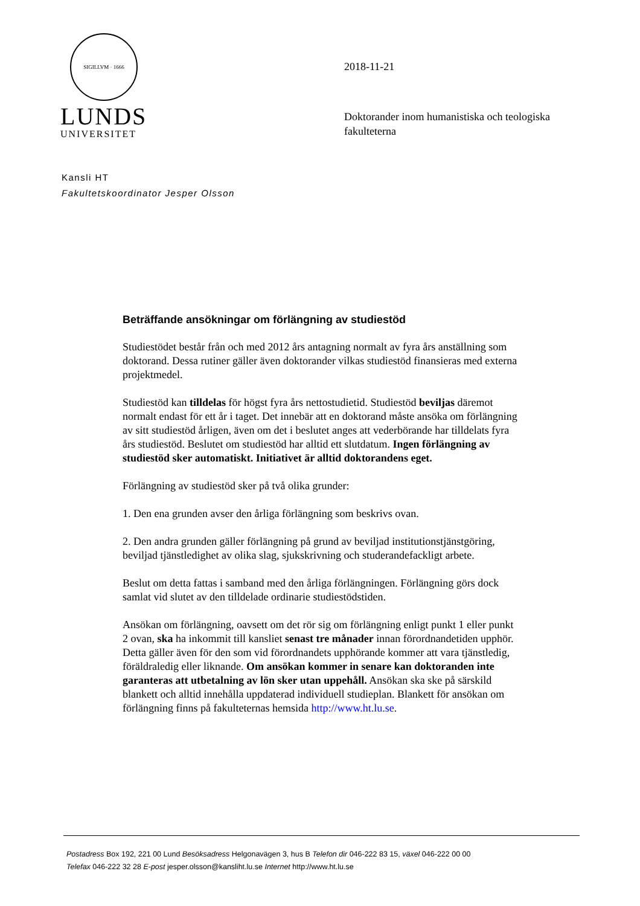SIGILLVM · 1666
LUNDS
UNIVERSITET
2018-11-21
Doktorander inom humanistiska och teologiska fakulteterna
Kansli HT
Fakultetskoordinator Jesper Olsson
Beträffande ansökningar om förlängning av studiestöd
Studiestödet består från och med 2012 års antagning normalt av fyra års anställning som doktorand. Dessa rutiner gäller även doktorander vilkas studiestöd finansieras med externa projektmedel.
Studiestöd kan tilldelas för högst fyra års nettostudietid. Studiestöd beviljas däremot normalt endast för ett år i taget. Det innebär att en doktorand måste ansöka om förlängning av sitt studiestöd årligen, även om det i beslutet anges att vederbörande har tilldelats fyra års studiestöd. Beslutet om studiestöd har alltid ett slutdatum. Ingen förlängning av studiestöd sker automatiskt. Initiativet är alltid doktorandens eget.
Förlängning av studiestöd sker på två olika grunder:
1. Den ena grunden avser den årliga förlängning som beskrivs ovan.
2. Den andra grunden gäller förlängning på grund av beviljad institutionstjänstgöring, beviljad tjänstledighet av olika slag, sjukskrivning och studerandefackligt arbete.
Beslut om detta fattas i samband med den årliga förlängningen. Förlängning görs dock
samlat vid slutet av den tilldelade ordinarie studiestödstiden.
Ansökan om förlängning, oavsett om det rör sig om förlängning enligt punkt 1 eller punkt 2 ovan, ska ha inkommit till kansliet senast tre månader innan förordnandetiden upphör. Detta gäller även för den som vid förordnandets upphörande kommer att vara tjänstledig, föräldraledig eller liknande. Om ansökan kommer in senare kan doktoranden inte garanteras att utbetalning av lön sker utan uppehåll. Ansökan ska ske på särskild blankett och alltid innehålla uppdaterad individuell studieplan. Blankett för ansökan om förlängning finns på fakulteternas hemsida http://www.ht.lu.se.
Postadress Box 192, 221 00 Lund Besöksadress Helgonavägen 3, hus B Telefon dir 046-222 83 15, växel 046-222 00 00
Telefax 046-222 32 28 E-post jesper.olsson@kansliht.lu.se Internet http://www.ht.lu.se